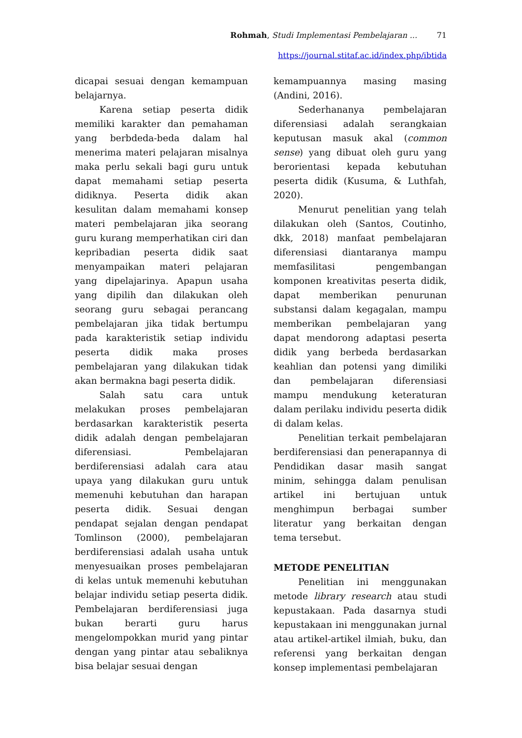Rohmah, Studi Implementasi Pembelajaran ... 71
https://journal.stitaf.ac.id/index.php/ibtida
dicapai sesuai dengan kemampuan belajarnya.
Karena setiap peserta didik memiliki karakter dan pemahaman yang berbdeda-beda dalam hal menerima materi pelajaran misalnya maka perlu sekali bagi guru untuk dapat memahami setiap peserta didiknya. Peserta didik akan kesulitan dalam memahami konsep materi pembelajaran jika seorang guru kurang memperhatikan ciri dan kepribadian peserta didik saat menyampaikan materi pelajaran yang dipelajarinya. Apapun usaha yang dipilih dan dilakukan oleh seorang guru sebagai perancang pembelajaran jika tidak bertumpu pada karakteristik setiap individu peserta didik maka proses pembelajaran yang dilakukan tidak akan bermakna bagi peserta didik.
Salah satu cara untuk melakukan proses pembelajaran berdasarkan karakteristik peserta didik adalah dengan pembelajaran diferensiasi. Pembelajaran berdiferensiasi adalah cara atau upaya yang dilakukan guru untuk memenuhi kebutuhan dan harapan peserta didik. Sesuai dengan pendapat sejalan dengan pendapat Tomlinson (2000), pembelajaran berdiferensiasi adalah usaha untuk menyesuaikan proses pembelajaran di kelas untuk memenuhi kebutuhan belajar individu setiap peserta didik. Pembelajaran berdiferensiasi juga bukan berarti guru harus mengelompokkan murid yang pintar dengan yang pintar atau sebaliknya bisa belajar sesuai dengan
kemampuannya masing masing (Andini, 2016).
Sederhananya pembelajaran diferensiasi adalah serangkaian keputusan masuk akal (common sense) yang dibuat oleh guru yang berorientasi kepada kebutuhan peserta didik (Kusuma, & Luthfah, 2020).
Menurut penelitian yang telah dilakukan oleh (Santos, Coutinho, dkk, 2018) manfaat pembelajaran diferensiasi diantaranya mampu memfasilitasi pengembangan komponen kreativitas peserta didik, dapat memberikan penurunan substansi dalam kegagalan, mampu memberikan pembelajaran yang dapat mendorong adaptasi peserta didik yang berbeda berdasarkan keahlian dan potensi yang dimiliki dan pembelajaran diferensiasi mampu mendukung keteraturan dalam perilaku individu peserta didik di dalam kelas.
Penelitian terkait pembelajaran berdiferensiasi dan penerapannya di Pendidikan dasar masih sangat minim, sehingga dalam penulisan artikel ini bertujuan untuk menghimpun berbagai sumber literatur yang berkaitan dengan tema tersebut.
METODE PENELITIAN
Penelitian ini menggunakan metode library research atau studi kepustakaan. Pada dasarnya studi kepustakaan ini menggunakan jurnal atau artikel-artikel ilmiah, buku, dan referensi yang berkaitan dengan konsep implementasi pembelajaran